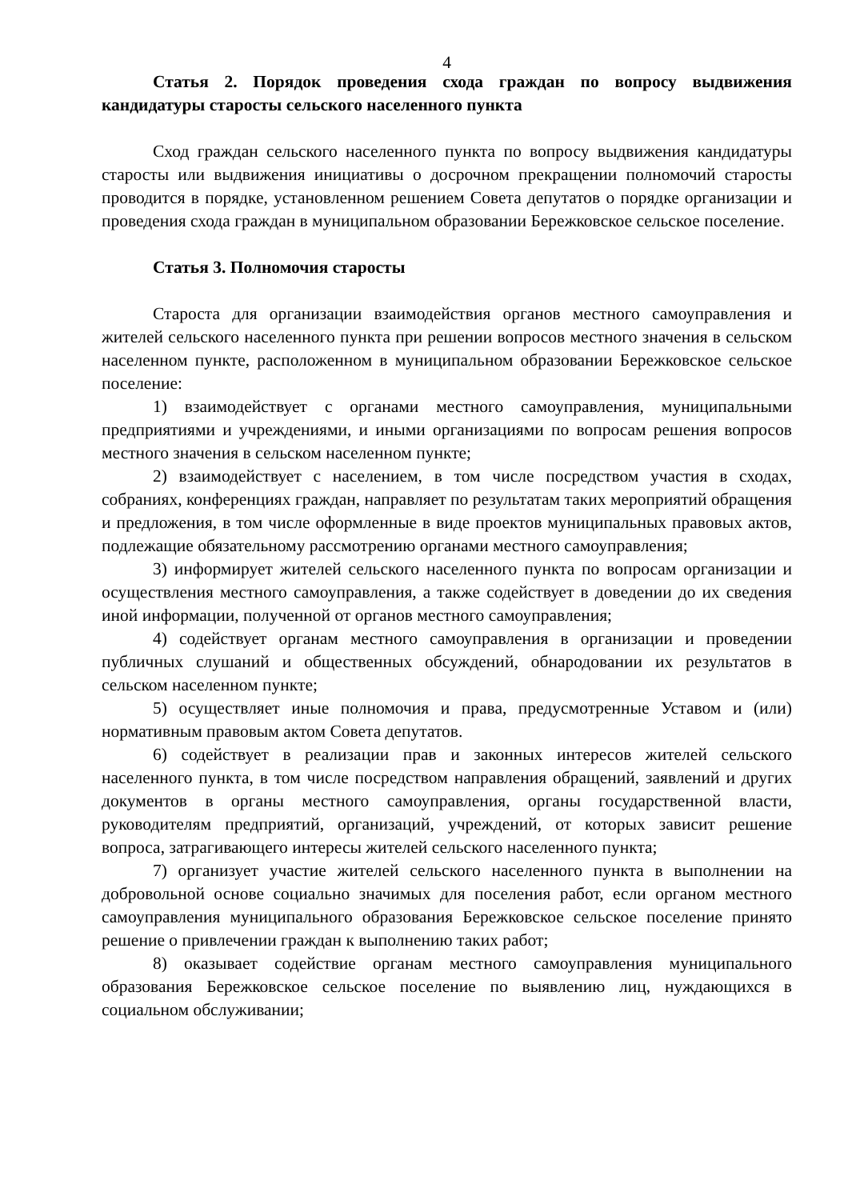4
Статья 2. Порядок проведения схода граждан по вопросу выдвижения кандидатуры старосты сельского населенного пункта
Сход граждан сельского населенного пункта по вопросу выдвижения кандидатуры старосты или выдвижения инициативы о досрочном прекращении полномочий старосты проводится в порядке, установленном решением Совета депутатов о порядке организации и проведения схода граждан в муниципальном образовании Бережковское сельское поселение.
Статья 3. Полномочия старосты
Староста для организации взаимодействия органов местного самоуправления и жителей сельского населенного пункта при решении вопросов местного значения в сельском населенном пункте, расположенном в муниципальном образовании Бережковское сельское поселение:
1) взаимодействует с органами местного самоуправления, муниципальными предприятиями и учреждениями, и иными организациями по вопросам решения вопросов местного значения в сельском населенном пункте;
2) взаимодействует с населением, в том числе посредством участия в сходах, собраниях, конференциях граждан, направляет по результатам таких мероприятий обращения и предложения, в том числе оформленные в виде проектов муниципальных правовых актов, подлежащие обязательному рассмотрению органами местного самоуправления;
3) информирует жителей сельского населенного пункта по вопросам организации и осуществления местного самоуправления, а также содействует в доведении до их сведения иной информации, полученной от органов местного самоуправления;
4) содействует органам местного самоуправления в организации и проведении публичных слушаний и общественных обсуждений, обнародовании их результатов в сельском населенном пункте;
5) осуществляет иные полномочия и права, предусмотренные Уставом и (или) нормативным правовым актом Совета депутатов.
6) содействует в реализации прав и законных интересов жителей сельского населенного пункта, в том числе посредством направления обращений, заявлений и других документов в органы местного самоуправления, органы государственной власти, руководителям предприятий, организаций, учреждений, от которых зависит решение вопроса, затрагивающего интересы жителей сельского населенного пункта;
7) организует участие жителей сельского населенного пункта в выполнении на добровольной основе социально значимых для поселения работ, если органом местного самоуправления муниципального образования Бережковское сельское поселение принято решение о привлечении граждан к выполнению таких работ;
8) оказывает содействие органам местного самоуправления муниципального образования Бережковское сельское поселение по выявлению лиц, нуждающихся в социальном обслуживании;